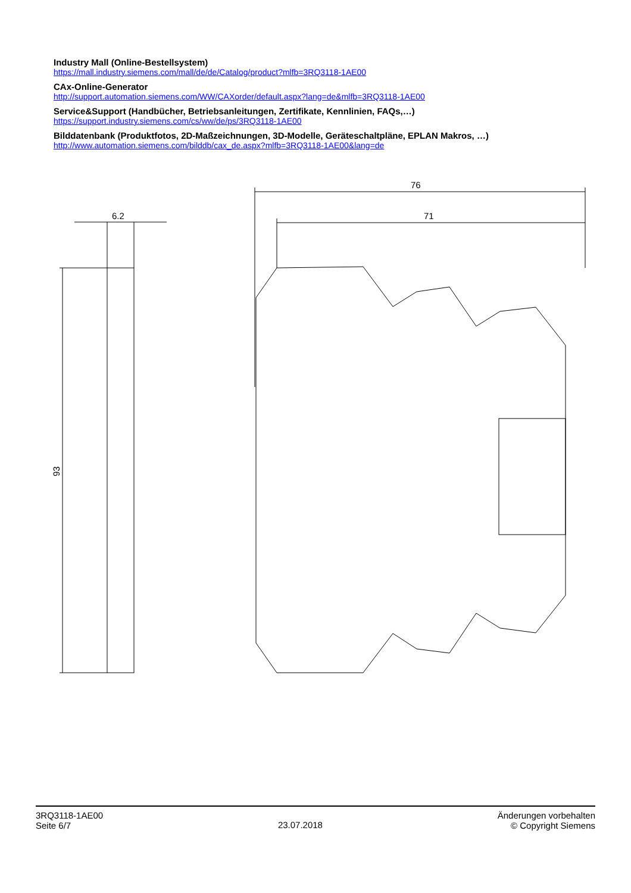Industry Mall (Online-Bestellsystem)
https://mall.industry.siemens.com/mall/de/de/Catalog/product?mlfb=3RQ3118-1AE00
CAx-Online-Generator
http://support.automation.siemens.com/WW/CAXorder/default.aspx?lang=de&mlfb=3RQ3118-1AE00
Service&Support (Handbücher, Betriebsanleitungen, Zertifikate, Kennlinien, FAQs,…)
https://support.industry.siemens.com/cs/ww/de/ps/3RQ3118-1AE00
Bilddatenbank (Produktfotos, 2D-Maßzeichnungen, 3D-Modelle, Geräteschaltpläne, EPLAN Makros, …)
http://www.automation.siemens.com/bilddb/cax_de.aspx?mlfb=3RQ3118-1AE00&lang=de
6.2
93
76
71
3RQ3118-1AE00
Seite 6/7
23.07.2018
Änderungen vorbehalten
© Copyright Siemens